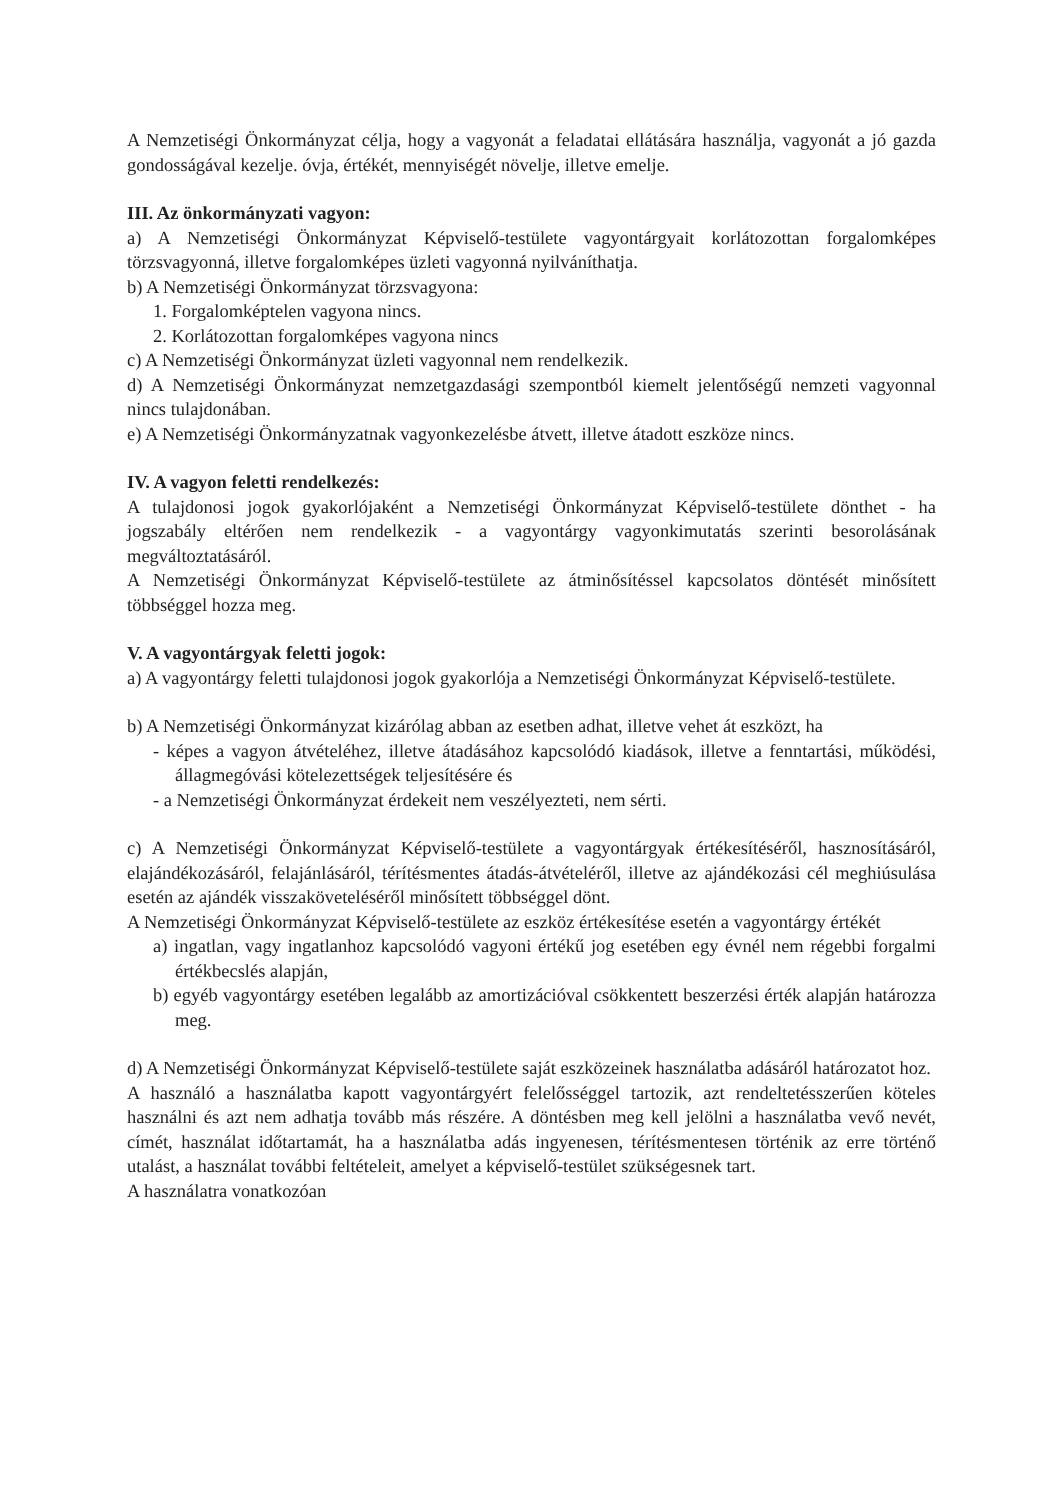A Nemzetiségi Önkormányzat célja, hogy a vagyonát a feladatai ellátására használja, vagyonát a jó gazda gondosságával kezelje. óvja, értékét, mennyiségét növelje, illetve emelje.
III. Az önkormányzati vagyon:
a) A Nemzetiségi Önkormányzat Képviselő-testülete vagyontárgyait korlátozottan forgalomképes törzsvagyonná, illetve forgalomképes üzleti vagyonná nyilváníthatja.
b) A Nemzetiségi Önkormányzat törzsvagyona:
1. Forgalomképtelen vagyona nincs.
2. Korlátozottan forgalomképes vagyona nincs
c) A Nemzetiségi Önkormányzat üzleti vagyonnal nem rendelkezik.
d) A Nemzetiségi Önkormányzat nemzetgazdasági szempontból kiemelt jelentőségű nemzeti vagyonnal nincs tulajdonában.
e) A Nemzetiségi Önkormányzatnak vagyonkezelésbe átvett, illetve átadott eszköze nincs.
IV. A vagyon feletti rendelkezés:
A tulajdonosi jogok gyakorlójaként a Nemzetiségi Önkormányzat Képviselő-testülete dönthet - ha jogszabály eltérően nem rendelkezik - a vagyontárgy vagyonkimutatás szerinti besorolásának megváltoztatásáról.
A Nemzetiségi Önkormányzat Képviselő-testülete az átminősítéssel kapcsolatos döntését minősített többséggel hozza meg.
V. A vagyontárgyak feletti jogok:
a) A vagyontárgy feletti tulajdonosi jogok gyakorlója a Nemzetiségi Önkormányzat Képviselő-testülete.
b) A Nemzetiségi Önkormányzat kizárólag abban az esetben adhat, illetve vehet át eszközt, ha
- képes a vagyon átvételéhez, illetve átadásához kapcsolódó kiadások, illetve a fenntartási, működési, állagmegóvási kötelezettségek teljesítésére és
- a Nemzetiségi Önkormányzat érdekeit nem veszélyezteti, nem sérti.
c) A Nemzetiségi Önkormányzat Képviselő-testülete a vagyontárgyak értékesítéséről, hasznosításáról, elajándékozásáról, felajánlásáról, térítésmentes átadás-átvételéről, illetve az ajándékozási cél meghiúsulása esetén az ajándék visszaköveteléséről minősített többséggel dönt.
A Nemzetiségi Önkormányzat Képviselő-testülete az eszköz értékesítése esetén a vagyontárgy értékét
a) ingatlan, vagy ingatlanhoz kapcsolódó vagyoni értékű jog esetében egy évnél nem régebbi forgalmi értékbecslés alapján,
b) egyéb vagyontárgy esetében legalább az amortizációval csökkentett beszerzési érték alapján határozza meg.
d) A Nemzetiségi Önkormányzat Képviselő-testülete saját eszközeinek használatba adásáról határozatot hoz.
A használó a használatba kapott vagyontárgyért felelősséggel tartozik, azt rendeltetésszerűen köteles használni és azt nem adhatja tovább más részére. A döntésben meg kell jelölni a használatba vevő nevét, címét, használat időtartamát, ha a használatba adás ingyenesen, térítésmentesen történik az erre történő utalást, a használat további feltételeit, amelyet a képviselő-testület szükségesnek tart.
A használatra vonatkozóan